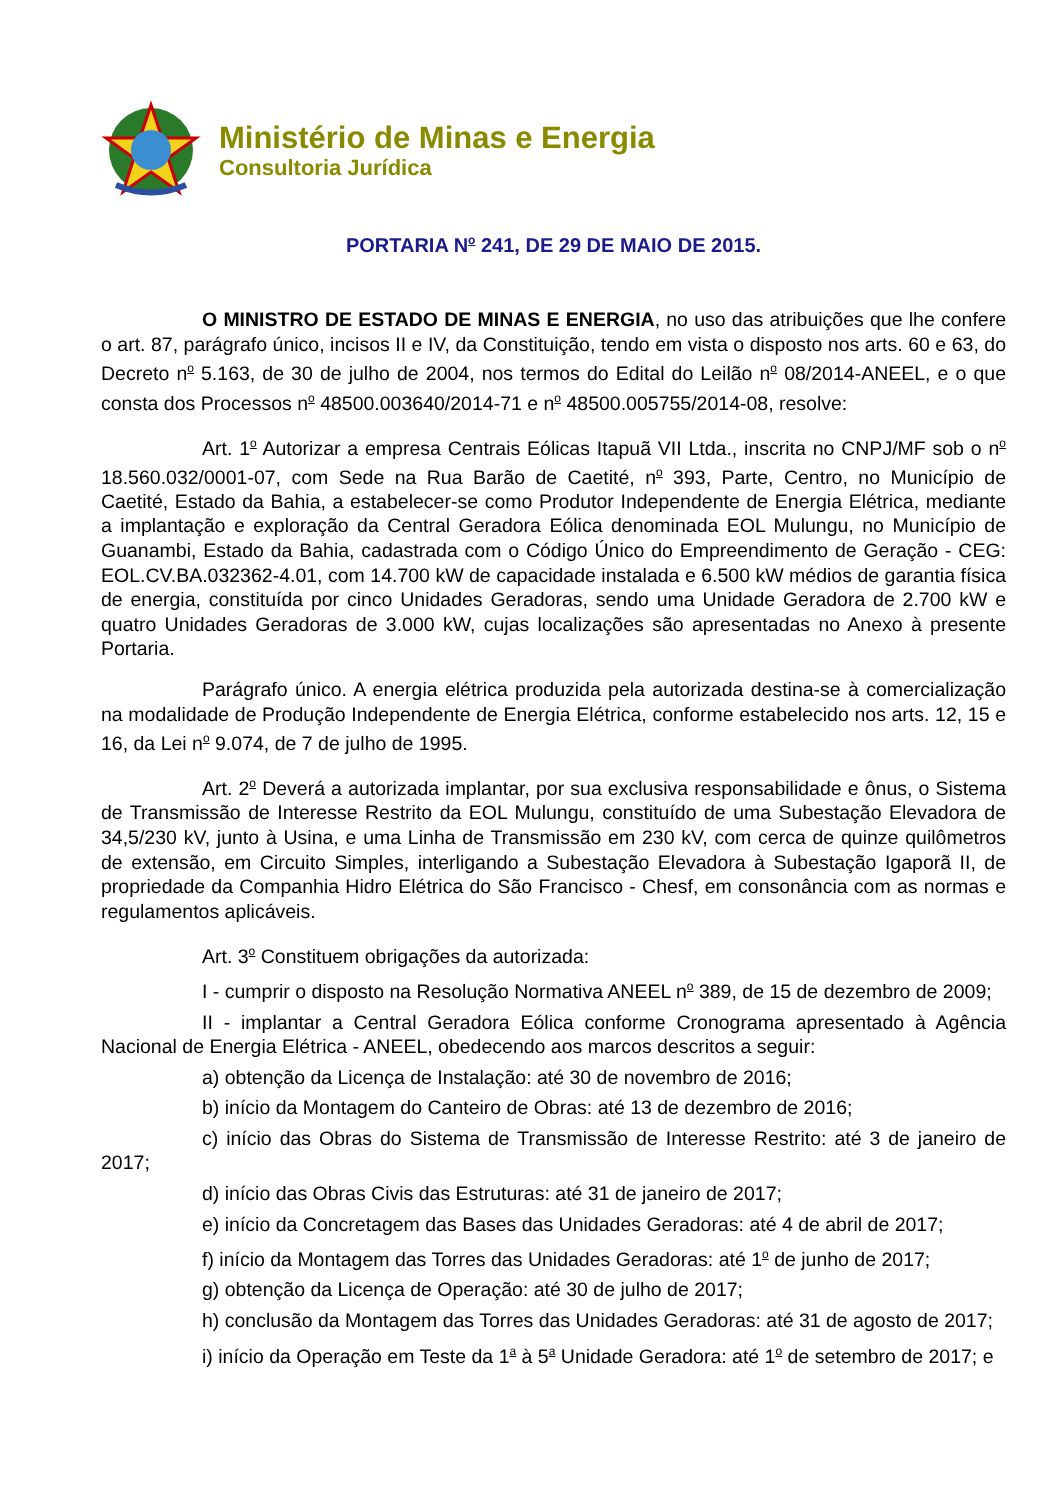Ministério de Minas e Energia
Consultoria Jurídica
PORTARIA N<sup>o</sup> 241, DE 29 DE MAIO DE 2015.
O MINISTRO DE ESTADO DE MINAS E ENERGIA, no uso das atribuições que lhe confere o art. 87, parágrafo único, incisos II e IV, da Constituição, tendo em vista o disposto nos arts. 60 e 63, do Decreto n<sup>o</sup> 5.163, de 30 de julho de 2004, nos termos do Edital do Leilão n<sup>o</sup> 08/2014-ANEEL, e o que consta dos Processos n<sup>o</sup> 48500.003640/2014-71 e n<sup>o</sup> 48500.005755/2014-08, resolve:
Art. 1<sup>o</sup> Autorizar a empresa Centrais Eólicas Itapuã VII Ltda., inscrita no CNPJ/MF sob o n<sup>o</sup> 18.560.032/0001-07, com Sede na Rua Barão de Caetité, n<sup>o</sup> 393, Parte, Centro, no Município de Caetité, Estado da Bahia, a estabelecer-se como Produtor Independente de Energia Elétrica, mediante a implantação e exploração da Central Geradora Eólica denominada EOL Mulungu, no Município de Guanambi, Estado da Bahia, cadastrada com o Código Único do Empreendimento de Geração - CEG: EOL.CV.BA.032362-4.01, com 14.700 kW de capacidade instalada e 6.500 kW médios de garantia física de energia, constituída por cinco Unidades Geradoras, sendo uma Unidade Geradora de 2.700 kW e quatro Unidades Geradoras de 3.000 kW, cujas localizações são apresentadas no Anexo à presente Portaria.
Parágrafo único. A energia elétrica produzida pela autorizada destina-se à comercialização na modalidade de Produção Independente de Energia Elétrica, conforme estabelecido nos arts. 12, 15 e 16, da Lei n<sup>o</sup> 9.074, de 7 de julho de 1995.
Art. 2<sup>o</sup> Deverá a autorizada implantar, por sua exclusiva responsabilidade e ônus, o Sistema de Transmissão de Interesse Restrito da EOL Mulungu, constituído de uma Subestação Elevadora de 34,5/230 kV, junto à Usina, e uma Linha de Transmissão em 230 kV, com cerca de quinze quilômetros de extensão, em Circuito Simples, interligando a Subestação Elevadora à Subestação Igaporã II, de propriedade da Companhia Hidro Elétrica do São Francisco - Chesf, em consonância com as normas e regulamentos aplicáveis.
Art. 3<sup>o</sup> Constituem obrigações da autorizada:
I - cumprir o disposto na Resolução Normativa ANEEL n<sup>o</sup> 389, de 15 de dezembro de 2009;
II - implantar a Central Geradora Eólica conforme Cronograma apresentado à Agência Nacional de Energia Elétrica - ANEEL, obedecendo aos marcos descritos a seguir:
a) obtenção da Licença de Instalação: até 30 de novembro de 2016;
b) início da Montagem do Canteiro de Obras: até 13 de dezembro de 2016;
c) início das Obras do Sistema de Transmissão de Interesse Restrito: até 3 de janeiro de 2017;
d) início das Obras Civis das Estruturas: até 31 de janeiro de 2017;
e) início da Concretagem das Bases das Unidades Geradoras: até 4 de abril de 2017;
f) início da Montagem das Torres das Unidades Geradoras: até 1<sup>o</sup> de junho de 2017;
g) obtenção da Licença de Operação: até 30 de julho de 2017;
h) conclusão da Montagem das Torres das Unidades Geradoras: até 31 de agosto de 2017;
i) início da Operação em Teste da 1<sup>a</sup> à 5<sup>a</sup> Unidade Geradora: até 1<sup>o</sup> de setembro de 2017; e